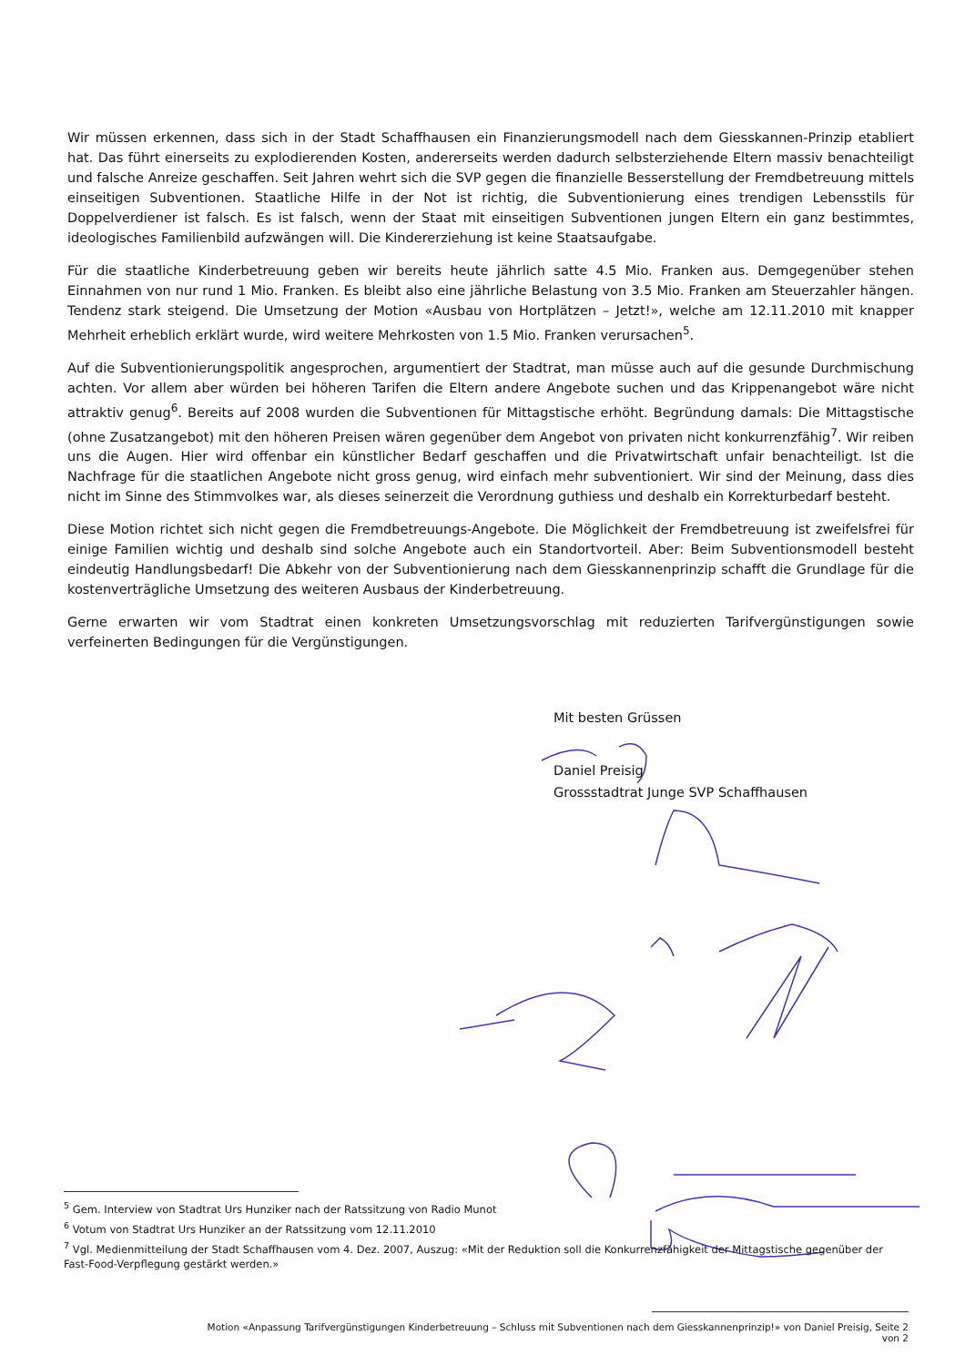Wir müssen erkennen, dass sich in der Stadt Schaffhausen ein Finanzierungsmodell nach dem Giesskannen-Prinzip etabliert hat. Das führt einerseits zu explodierenden Kosten, andererseits werden dadurch selbsterziehende Eltern massiv benachteiligt und falsche Anreize geschaffen. Seit Jahren wehrt sich die SVP gegen die finanzielle Besserstellung der Fremdbetreuung mittels einseitigen Subventionen. Staatliche Hilfe in der Not ist richtig, die Subventionierung eines trendigen Lebensstils für Doppelverdiener ist falsch. Es ist falsch, wenn der Staat mit einseitigen Subventionen jungen Eltern ein ganz bestimmtes, ideologisches Familienbild aufzwängen will. Die Kindererziehung ist keine Staatsaufgabe.
Für die staatliche Kinderbetreuung geben wir bereits heute jährlich satte 4.5 Mio. Franken aus. Demgegenüber stehen Einnahmen von nur rund 1 Mio. Franken. Es bleibt also eine jährliche Belastung von 3.5 Mio. Franken am Steuerzahler hängen. Tendenz stark steigend. Die Umsetzung der Motion «Ausbau von Hortplätzen – Jetzt!», welche am 12.11.2010 mit knapper Mehrheit erheblich erklärt wurde, wird weitere Mehrkosten von 1.5 Mio. Franken verursachen<sup>5</sup>.
Auf die Subventionierungspolitik angesprochen, argumentiert der Stadtrat, man müsse auch auf die gesunde Durchmischung achten. Vor allem aber würden bei höheren Tarifen die Eltern andere Angebote suchen und das Krippenangebot wäre nicht attraktiv genug<sup>6</sup>. Bereits auf 2008 wurden die Subventionen für Mittagstische erhöht. Begründung damals: Die Mittagstische (ohne Zusatzangebot) mit den höheren Preisen wären gegenüber dem Angebot von privaten nicht konkurrenzfähig<sup>7</sup>. Wir reiben uns die Augen. Hier wird offenbar ein künstlicher Bedarf geschaffen und die Privatwirtschaft unfair benachteiligt. Ist die Nachfrage für die staatlichen Angebote nicht gross genug, wird einfach mehr subventioniert. Wir sind der Meinung, dass dies nicht im Sinne des Stimmvolkes war, als dieses seinerzeit die Verordnung guthiess und deshalb ein Korrekturbedarf besteht.
Diese Motion richtet sich nicht gegen die Fremdbetreuungs-Angebote. Die Möglichkeit der Fremdbetreuung ist zweifelsfrei für einige Familien wichtig und deshalb sind solche Angebote auch ein Standortvorteil. Aber: Beim Subventionsmodell besteht eindeutig Handlungsbedarf! Die Abkehr von der Subventionierung nach dem Giesskannenprinzip schafft die Grundlage für die kostenverträgliche Umsetzung des weiteren Ausbaus der Kinderbetreuung.
Gerne erwarten wir vom Stadtrat einen konkreten Umsetzungsvorschlag mit reduzierten Tarifvergünstigungen sowie verfeinerten Bedingungen für die Vergünstigungen.
Mit besten Grüssen
Daniel Preisig
Grossstadtrat Junge SVP Schaffhausen
<sup>5</sup> Gem. Interview von Stadtrat Urs Hunziker nach der Ratssitzung von Radio Munot
<sup>6</sup> Votum von Stadtrat Urs Hunziker an der Ratssitzung vom 12.11.2010
<sup>7</sup> Vgl. Medienmitteilung der Stadt Schaffhausen vom 4. Dez. 2007, Auszug: «Mit der Reduktion soll die Konkurrenzfähigkeit der Mittagstische gegenüber der Fast-Food-Verpflegung gestärkt werden.»
Motion «Anpassung Tarifvergünstigungen Kinderbetreuung – Schluss mit Subventionen nach dem Giesskannenprinzip!» von Daniel Preisig, Seite 2 von 2